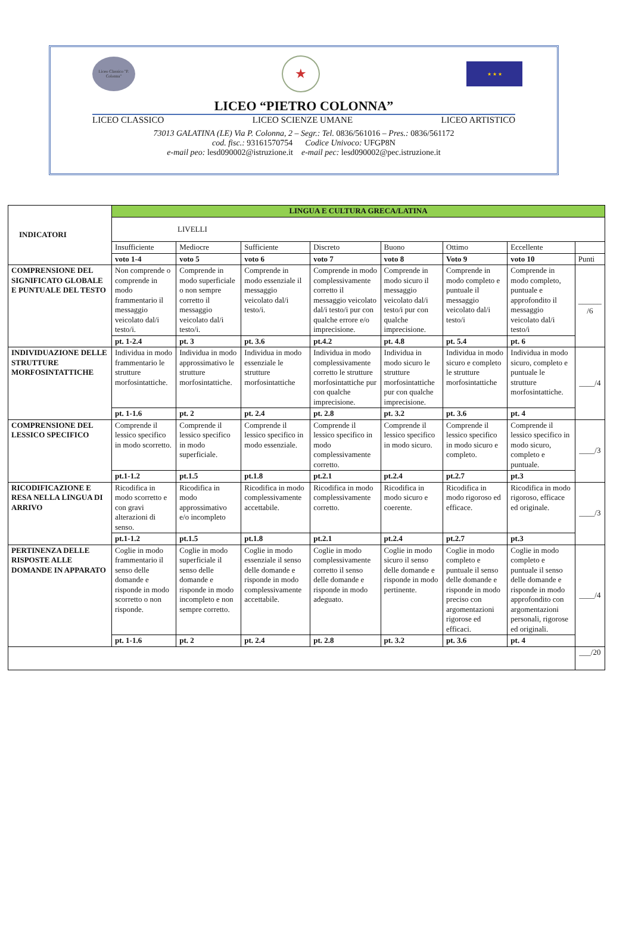Liceo Classico "P. Colonna"
★
★ ★ ★
LICEO “PIETRO COLONNA”
LICEO CLASSICO LICEO SCIENZE UMANE LICEO ARTISTICO
73013 GALATINA (LE) Via P. Colonna, 2 – Segr.: Tel. 0836/561016 – Pres.: 0836/561172
cod. fisc.: 93161570754 Codice Univoco: UFGP8N
e-mail peo: lesd090002@istruzione.it e-mail pec: lesd090002@pec.istruzione.it
| INDICATORI | LINGUA E CULTURA GRECA/LATINA | | | | | | | |
| --- | --- | --- | --- | --- | --- | --- | --- | --- |
| | LIVELLI | | | | | | | |
| | Insufficiente | Mediocre | Sufficiente | Discreto | Buono | Ottimo | Eccellente | |
| | voto 1-4 | voto 5 | voto 6 | voto 7 | voto 8 | Voto 9 | voto 10 | Punti |
| COMPRENSIONE DEL SIGNIFICATO GLOBALE E PUNTUALE DEL TESTO | Non comprende o comprende in modo frammentario il messaggio veicolato dal/i testo/i. | Comprende in modo superficiale o non sempre corretto il messaggio veicolato dal/i testo/i. | Comprende in modo essenziale il messaggio veicolato dal/i testo/i. | Comprende in modo complessivamente corretto il messaggio veicolato dal/i testo/i pur con qualche errore e/o imprecisione. | Comprende in modo sicuro il messaggio veicolato dal/i testo/i pur con qualche imprecisione. | Comprende in modo completo e puntuale il messaggio veicolato dal/i testo/i | Comprende in modo completo, puntuale e approfondito il messaggio veicolato dal/i testo/i | ______ /6 |
| | pt. 1-2.4 | pt. 3 | pt. 3.6 | pt.4.2 | pt. 4.8 | pt. 5.4 | pt. 6 | |
| INDIVIDUAZIONE DELLE STRUTTURE MORFOSINTATTICHE | Individua in modo frammentario le strutture morfosintattiche. | Individua in modo approssimativo le strutture morfosintattiche. | Individua in modo essenziale le strutture morfosintattiche | Individua in modo complessivamente corretto le strutture morfosintattiche pur con qualche imprecisione. | Individua in modo sicuro le strutture morfosintattiche pur con qualche imprecisione. | Individua in modo sicuro e completo le strutture morfosintattiche | Individua in modo sicuro, completo e puntuale le strutture morfosintattiche. | ____/4 |
| | pt. 1-1.6 | pt. 2 | pt. 2.4 | pt. 2.8 | pt. 3.2 | pt. 3.6 | pt. 4 | |
| COMPRENSIONE DEL LESSICO SPECIFICO | Comprende il lessico specifico in modo scorretto. | Comprende il lessico specifico in modo superficiale. | Comprende il lessico specifico in modo essenziale. | Comprende il lessico specifico in modo complessivamente corretto. | Comprende il lessico specifico in modo sicuro. | Comprende il lessico specifico in modo sicuro e completo. | Comprende il lessico specifico in modo sicuro, completo e puntuale. | ____/3 |
| | pt.1-1.2 | pt.1.5 | pt.1.8 | pt.2.1 | pt.2.4 | pt.2.7 | pt.3 | |
| RICODIFICAZIONE E RESA NELLA LINGUA DI ARRIVO | Ricodifica in modo scorretto e con gravi alterazioni di senso. | Ricodifica in modo approssimativo e/o incompleto | Ricodifica in modo complessivamente accettabile. | Ricodifica in modo complessivamente corretto. | Ricodifica in modo sicuro e coerente. | Ricodifica in modo rigoroso ed efficace. | Ricodifica in modo rigoroso, efficace ed originale. | ____/3 |
| | pt.1-1.2 | pt.1.5 | pt.1.8 | pt.2.1 | pt.2.4 | pt.2.7 | pt.3 | |
| PERTINENZA DELLE RISPOSTE ALLE DOMANDE IN APPARATO | Coglie in modo frammentario il senso delle domande e risponde in modo scorretto o non risponde. | Coglie in modo superficiale il senso delle domande e risponde in modo incompleto e non sempre corretto. | Coglie in modo essenziale il senso delle domande e risponde in modo complessivamente accettabile. | Coglie in modo complessivamente corretto il senso delle domande e risponde in modo adeguato. | Coglie in modo sicuro il senso delle domande e risponde in modo pertinente. | Coglie in modo completo e puntuale il senso delle domande e risponde in modo preciso con argomentazioni rigorose ed efficaci. | Coglie in modo completo e puntuale il senso delle domande e risponde in modo approfondito con argomentazioni personali, rigorose ed originali. | ____/4 |
| | pt. 1-1.6 | pt. 2 | pt. 2.4 | pt. 2.8 | pt. 3.2 | pt. 3.6 | pt. 4 | |
| | | | | | | | | ___/20 |